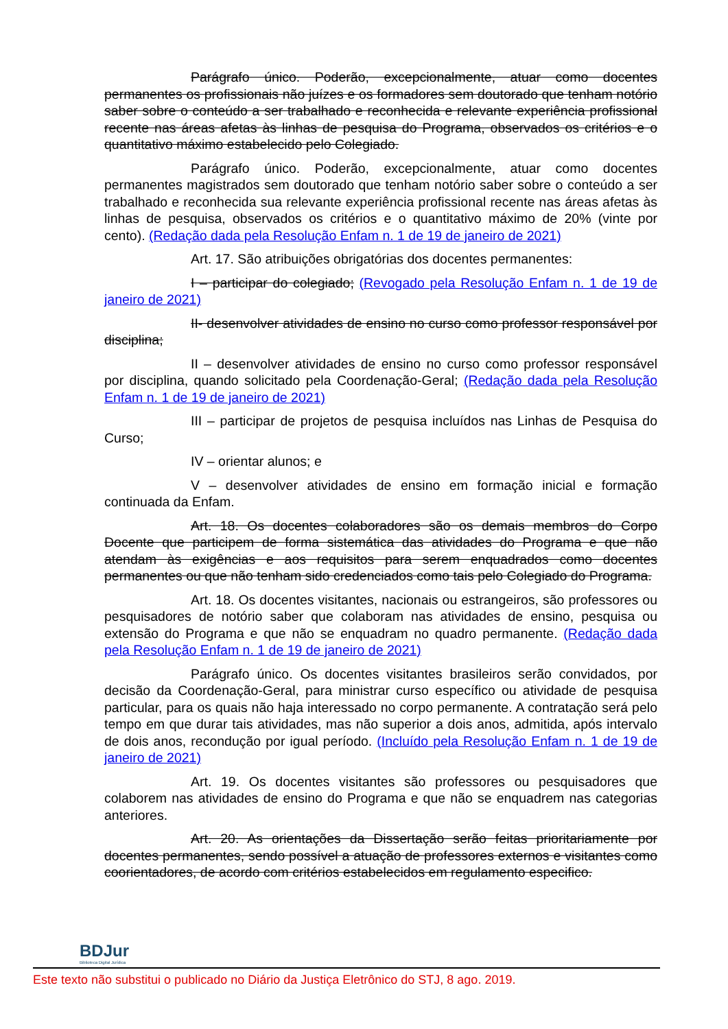Parágrafo único. Poderão, excepcionalmente, atuar como docentes permanentes os profissionais não juízes e os formadores sem doutorado que tenham notório saber sobre o conteúdo a ser trabalhado e reconhecida e relevante experiência profissional recente nas áreas afetas às linhas de pesquisa do Programa, observados os critérios e o quantitativo máximo estabelecido pelo Colegiado.
Parágrafo único. Poderão, excepcionalmente, atuar como docentes permanentes magistrados sem doutorado que tenham notório saber sobre o conteúdo a ser trabalhado e reconhecida sua relevante experiência profissional recente nas áreas afetas às linhas de pesquisa, observados os critérios e o quantitativo máximo de 20% (vinte por cento). (Redação dada pela Resolução Enfam n. 1 de 19 de janeiro de 2021)
Art. 17. São atribuições obrigatórias dos docentes permanentes:
I – participar do colegiado; (Revogado pela Resolução Enfam n. 1 de 19 de janeiro de 2021)
II- desenvolver atividades de ensino no curso como professor responsável por disciplina;
II – desenvolver atividades de ensino no curso como professor responsável por disciplina, quando solicitado pela Coordenação-Geral; (Redação dada pela Resolução Enfam n. 1 de 19 de janeiro de 2021)
III – participar de projetos de pesquisa incluídos nas Linhas de Pesquisa do Curso;
IV – orientar alunos; e
V – desenvolver atividades de ensino em formação inicial e formação continuada da Enfam.
Art. 18. Os docentes colaboradores são os demais membros do Corpo Docente que participem de forma sistemática das atividades do Programa e que não atendam às exigências e aos requisitos para serem enquadrados como docentes permanentes ou que não tenham sido credenciados como tais pelo Colegiado do Programa.
Art. 18. Os docentes visitantes, nacionais ou estrangeiros, são professores ou pesquisadores de notório saber que colaboram nas atividades de ensino, pesquisa ou extensão do Programa e que não se enquadram no quadro permanente. (Redação dada pela Resolução Enfam n. 1 de 19 de janeiro de 2021)
Parágrafo único. Os docentes visitantes brasileiros serão convidados, por decisão da Coordenação-Geral, para ministrar curso específico ou atividade de pesquisa particular, para os quais não haja interessado no corpo permanente. A contratação será pelo tempo em que durar tais atividades, mas não superior a dois anos, admitida, após intervalo de dois anos, recondução por igual período. (Incluído pela Resolução Enfam n. 1 de 19 de janeiro de 2021)
Art. 19. Os docentes visitantes são professores ou pesquisadores que colaborem nas atividades de ensino do Programa e que não se enquadrem nas categorias anteriores.
Art. 20. As orientações da Dissertação serão feitas prioritariamente por docentes permanentes, sendo possível a atuação de professores externos e visitantes como coorientadores, de acordo com critérios estabelecidos em regulamento especifico.
BDJur
Biblioteca Digital Jurídica
Este texto não substitui o publicado no Diário da Justiça Eletrônico do STJ, 8 ago. 2019.